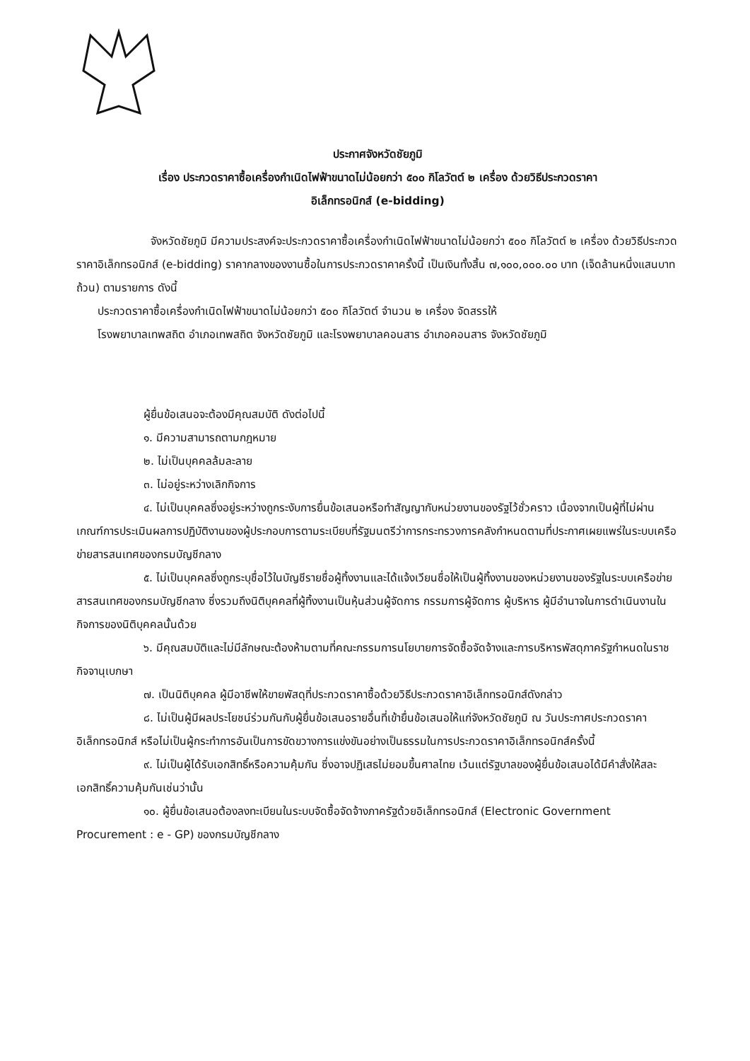ประกาศจังหวัดชัยภูมิ
เรื่อง ประกวดราคาซื้อเครื่องกำเนิดไฟฟ้าขนาดไม่น้อยกว่า ๕๐๐ กิโลวัตต์ ๒ เครื่อง ด้วยวิธีประกวดราคา
อิเล็กทรอนิกส์ (e-bidding)
จังหวัดชัยภูมิ มีความประสงค์จะประกวดราคาซื้อเครื่องกำเนิดไฟฟ้าขนาดไม่น้อยกว่า ๕๐๐ กิโลวัตต์ ๒ เครื่อง ด้วยวิธีประกวดราคาอิเล็กทรอนิกส์ (e-bidding) ราคากลางของงานซื้อในการประกวดราคาครั้งนี้ เป็นเงินทั้งสิ้น ๗,๑๐๐,๐๐๐.๐๐ บาท (เจ็ดล้านหนึ่งแสนบาทถ้วน) ตามรายการ ดังนี้
ประกวดราคาซื้อเครื่องกำเนิดไฟฟ้าขนาดไม่น้อยกว่า ๕๐๐ กิโลวัตต์ จำนวน ๒ เครื่อง จัดสรรให้
โรงพยาบาลเทพสถิต อำเภอเทพสถิต จังหวัดชัยภูมิ และโรงพยาบาลคอนสาร อำเภอคอนสาร จังหวัดชัยภูมิ
ผู้ยื่นข้อเสนอจะต้องมีคุณสมบัติ ดังต่อไปนี้
๑. มีความสามารถตามกฎหมาย
๒. ไม่เป็นบุคคลล้มละลาย
๓. ไม่อยู่ระหว่างเลิกกิจการ
๔. ไม่เป็นบุคคลซึ่งอยู่ระหว่างถูกระงับการยื่นข้อเสนอหรือทำสัญญากับหน่วยงานของรัฐไว้ชั่วคราว เนื่องจากเป็นผู้ที่ไม่ผ่านเกณฑ์การประเมินผลการปฏิบัติงานของผู้ประกอบการตามระเบียบที่รัฐมนตรีว่าการกระทรวงการคลังกำหนดตามที่ประกาศเผยแพร่ในระบบเครือข่ายสารสนเทศของกรมบัญชีกลาง
๕. ไม่เป็นบุคคลซึ่งถูกระบุชื่อไว้ในบัญชีรายชื่อผู้ทิ้งงานและได้แจ้งเวียนชื่อให้เป็นผู้ทิ้งงานของหน่วยงานของรัฐในระบบเครือข่ายสารสนเทศของกรมบัญชีกลาง ซึ่งรวมถึงนิติบุคคลที่ผู้ทิ้งงานเป็นหุ้นส่วนผู้จัดการ กรรมการผู้จัดการ ผู้บริหาร ผู้มีอำนาจในการดำเนินงานในกิจการของนิติบุคคลนั้นด้วย
๖. มีคุณสมบัติและไม่มีลักษณะต้องห้ามตามที่คณะกรรมการนโยบายการจัดซื้อจัดจ้างและการบริหารพัสดุภาครัฐกำหนดในราชกิจจานุเบกษา
๗. เป็นนิติบุคคล ผู้มีอาชีพให้ขายพัสดุที่ประกวดราคาซื้อด้วยวิธีประกวดราคาอิเล็กทรอนิกส์ดังกล่าว
๘. ไม่เป็นผู้มีผลประโยชน์ร่วมกันกับผู้ยื่นข้อเสนอรายอื่นที่เข้ายื่นข้อเสนอให้แก่จังหวัดชัยภูมิ ณ วันประกาศประกวดราคาอิเล็กทรอนิกส์ หรือไม่เป็นผู้กระทำการอันเป็นการขัดขวางการแข่งขันอย่างเป็นธรรมในการประกวดราคาอิเล็กทรอนิกส์ครั้งนี้
๙. ไม่เป็นผู้ได้รับเอกสิทธิ์หรือความคุ้มกัน ซึ่งอาจปฏิเสธไม่ยอมขึ้นศาลไทย เว้นแต่รัฐบาลของผู้ยื่นข้อเสนอได้มีคำสั่งให้สละเอกสิทธิ์ความคุ้มกันเช่นว่านั้น
๑๐. ผู้ยื่นข้อเสนอต้องลงทะเบียนในระบบจัดซื้อจัดจ้างภาครัฐด้วยอิเล็กทรอนิกส์ (Electronic Government Procurement : e - GP) ของกรมบัญชีกลาง